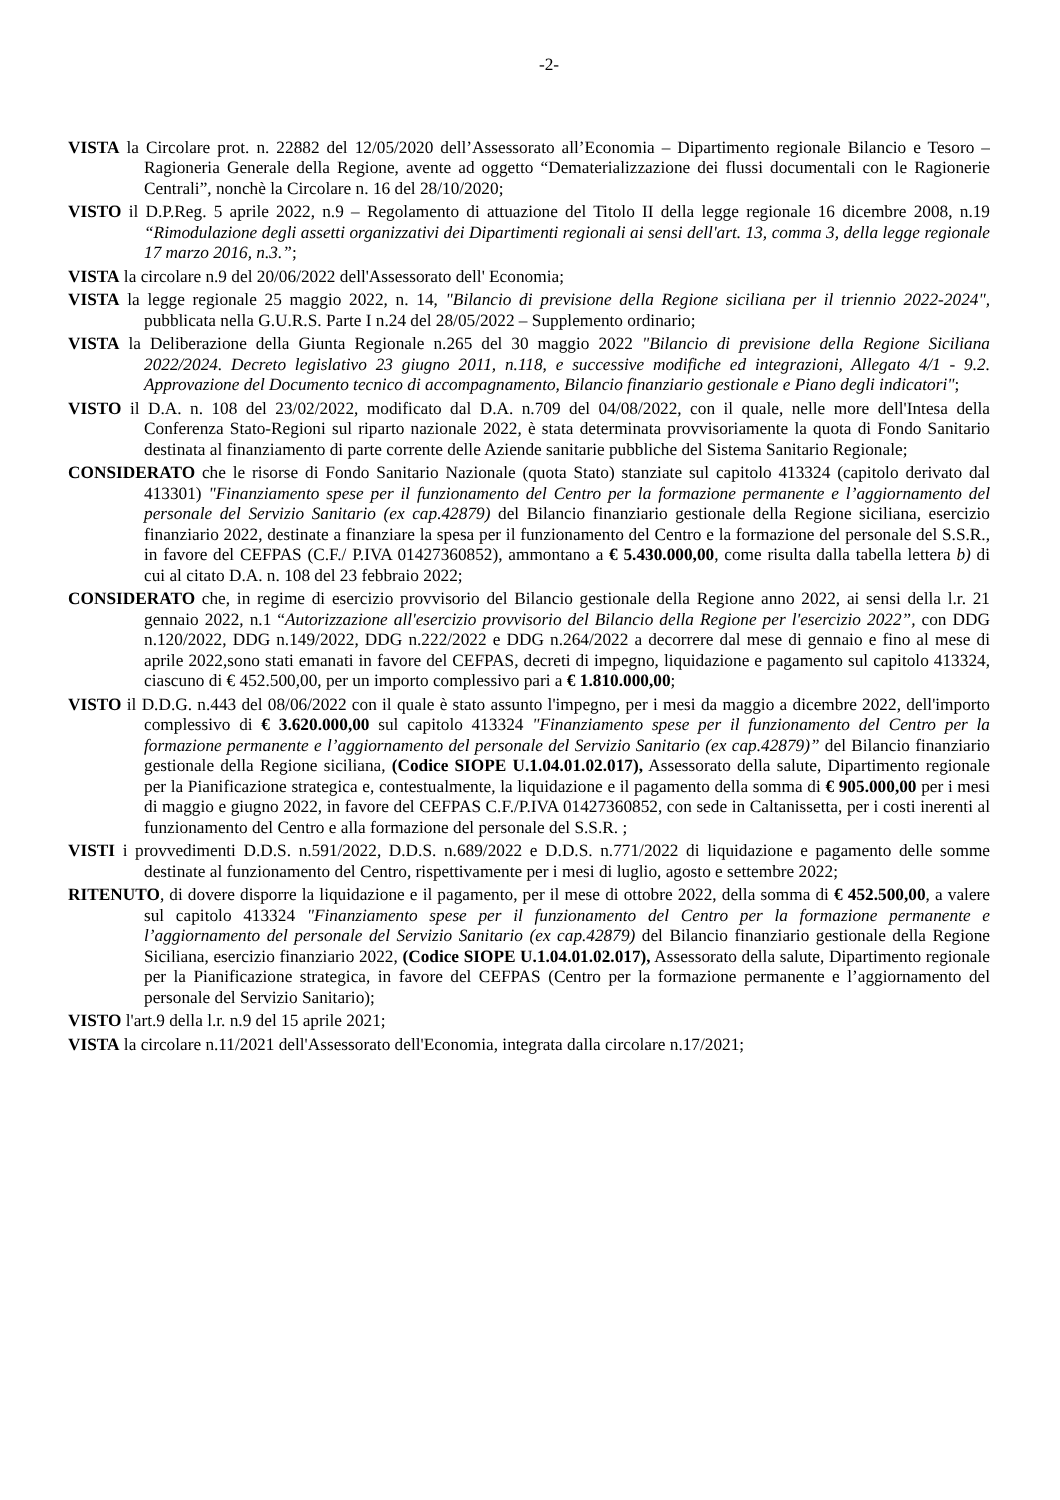-2-
VISTA la Circolare prot. n. 22882 del 12/05/2020 dell’Assessorato all’Economia – Dipartimento regionale Bilancio e Tesoro – Ragioneria Generale della Regione, avente ad oggetto “Dematerializzazione dei flussi documentali con le Ragionerie Centrali”, nonchè la Circolare n. 16 del 28/10/2020;
VISTO il D.P.Reg. 5 aprile 2022, n.9 – Regolamento di attuazione del Titolo II della legge regionale 16 dicembre 2008, n.19 “Rimodulazione degli assetti organizzativi dei Dipartimenti regionali ai sensi dell'art. 13, comma 3, della legge regionale 17 marzo 2016, n.3.”;
VISTA la circolare n.9 del 20/06/2022 dell'Assessorato dell' Economia;
VISTA la legge regionale 25 maggio 2022, n. 14, "Bilancio di previsione della Regione siciliana per il triennio 2022-2024", pubblicata nella G.U.R.S. Parte I n.24 del 28/05/2022 – Supplemento ordinario;
VISTA la Deliberazione della Giunta Regionale n.265 del 30 maggio 2022 "Bilancio di previsione della Regione Siciliana 2022/2024. Decreto legislativo 23 giugno 2011, n.118, e successive modifiche ed integrazioni, Allegato 4/1 - 9.2. Approvazione del Documento tecnico di accompagnamento, Bilancio finanziario gestionale e Piano degli indicatori";
VISTO il D.A. n. 108 del 23/02/2022, modificato dal D.A. n.709 del 04/08/2022, con il quale, nelle more dell'Intesa della Conferenza Stato-Regioni sul riparto nazionale 2022, è stata determinata provvisoriamente la quota di Fondo Sanitario destinata al finanziamento di parte corrente delle Aziende sanitarie pubbliche del Sistema Sanitario Regionale;
CONSIDERATO che le risorse di Fondo Sanitario Nazionale (quota Stato) stanziate sul capitolo 413324 (capitolo derivato dal 413301) "Finanziamento spese per il funzionamento del Centro per la formazione permanente e l’aggiornamento del personale del Servizio Sanitario (ex cap.42879) del Bilancio finanziario gestionale della Regione siciliana, esercizio finanziario 2022, destinate a finanziare la spesa per il funzionamento del Centro e la formazione del personale del S.S.R., in favore del CEFPAS (C.F./ P.IVA 01427360852), ammontano a € 5.430.000,00, come risulta dalla tabella lettera b) di cui al citato D.A. n. 108 del 23 febbraio 2022;
CONSIDERATO che, in regime di esercizio provvisorio del Bilancio gestionale della Regione anno 2022, ai sensi della l.r. 21 gennaio 2022, n.1 “Autorizzazione all'esercizio provvisorio del Bilancio della Regione per l'esercizio 2022”, con DDG n.120/2022, DDG n.149/2022, DDG n.222/2022 e DDG n.264/2022 a decorrere dal mese di gennaio e fino al mese di aprile 2022,sono stati emanati in favore del CEFPAS, decreti di impegno, liquidazione e pagamento sul capitolo 413324, ciascuno di € 452.500,00, per un importo complessivo pari a € 1.810.000,00;
VISTO il D.D.G. n.443 del 08/06/2022 con il quale è stato assunto l'impegno, per i mesi da maggio a dicembre 2022, dell'importo complessivo di € 3.620.000,00 sul capitolo 413324 "Finanziamento spese per il funzionamento del Centro per la formazione permanente e l’aggiornamento del personale del Servizio Sanitario (ex cap.42879)” del Bilancio finanziario gestionale della Regione siciliana, (Codice SIOPE U.1.04.01.02.017), Assessorato della salute, Dipartimento regionale per la Pianificazione strategica e, contestualmente, la liquidazione e il pagamento della somma di € 905.000,00 per i mesi di maggio e giugno 2022, in favore del CEFPAS C.F./P.IVA 01427360852, con sede in Caltanissetta, per i costi inerenti al funzionamento del Centro e alla formazione del personale del S.S.R. ;
VISTI i provvedimenti D.D.S. n.591/2022, D.D.S. n.689/2022 e D.D.S. n.771/2022 di liquidazione e pagamento delle somme destinate al funzionamento del Centro, rispettivamente per i mesi di luglio, agosto e settembre 2022;
RITENUTO, di dovere disporre la liquidazione e il pagamento, per il mese di ottobre 2022, della somma di € 452.500,00, a valere sul capitolo 413324 "Finanziamento spese per il funzionamento del Centro per la formazione permanente e l’aggiornamento del personale del Servizio Sanitario (ex cap.42879) del Bilancio finanziario gestionale della Regione Siciliana, esercizio finanziario 2022, (Codice SIOPE U.1.04.01.02.017), Assessorato della salute, Dipartimento regionale per la Pianificazione strategica, in favore del CEFPAS (Centro per la formazione permanente e l’aggiornamento del personale del Servizio Sanitario);
VISTO l'art.9 della l.r. n.9 del 15 aprile 2021;
VISTA la circolare n.11/2021 dell'Assessorato dell'Economia, integrata dalla circolare n.17/2021;